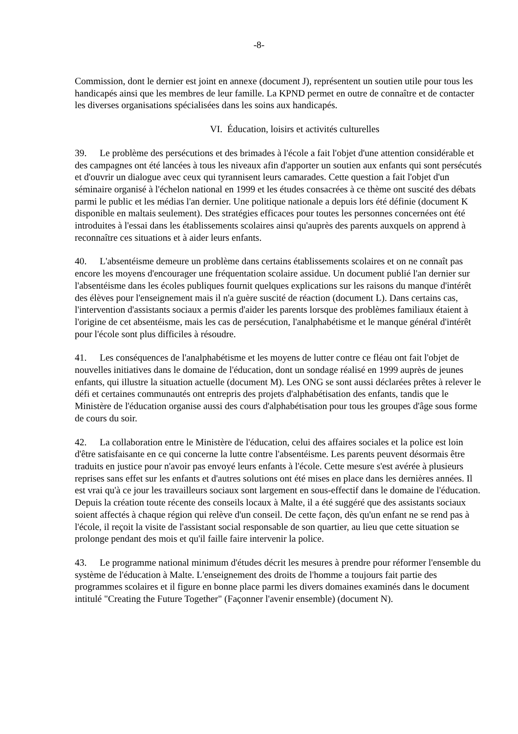-8-
Commission, dont le dernier est joint en annexe (document J), représentent un soutien utile pour tous les handicapés ainsi que les membres de leur famille. La KPND permet en outre de connaître et de contacter les diverses organisations spécialisées dans les soins aux handicapés.
VI. Éducation, loisirs et activités culturelles
39. Le problème des persécutions et des brimades à l'école a fait l'objet d'une attention considérable et des campagnes ont été lancées à tous les niveaux afin d'apporter un soutien aux enfants qui sont persécutés et d'ouvrir un dialogue avec ceux qui tyrannisent leurs camarades. Cette question a fait l'objet d'un séminaire organisé à l'échelon national en 1999 et les études consacrées à ce thème ont suscité des débats parmi le public et les médias l'an dernier. Une politique nationale a depuis lors été définie (document K disponible en maltais seulement). Des stratégies efficaces pour toutes les personnes concernées ont été introduites à l'essai dans les établissements scolaires ainsi qu'auprès des parents auxquels on apprend à reconnaître ces situations et à aider leurs enfants.
40. L'absentéisme demeure un problème dans certains établissements scolaires et on ne connaît pas encore les moyens d'encourager une fréquentation scolaire assidue. Un document publié l'an dernier sur l'absentéisme dans les écoles publiques fournit quelques explications sur les raisons du manque d'intérêt des élèves pour l'enseignement mais il n'a guère suscité de réaction (document L). Dans certains cas, l'intervention d'assistants sociaux a permis d'aider les parents lorsque des problèmes familiaux étaient à l'origine de cet absentéisme, mais les cas de persécution, l'analphabétisme et le manque général d'intérêt pour l'école sont plus difficiles à résoudre.
41. Les conséquences de l'analphabétisme et les moyens de lutter contre ce fléau ont fait l'objet de nouvelles initiatives dans le domaine de l'éducation, dont un sondage réalisé en 1999 auprès de jeunes enfants, qui illustre la situation actuelle (document M). Les ONG se sont aussi déclarées prêtes à relever le défi et certaines communautés ont entrepris des projets d'alphabétisation des enfants, tandis que le Ministère de l'éducation organise aussi des cours d'alphabétisation pour tous les groupes d'âge sous forme de cours du soir.
42. La collaboration entre le Ministère de l'éducation, celui des affaires sociales et la police est loin d'être satisfaisante en ce qui concerne la lutte contre l'absentéisme. Les parents peuvent désormais être traduits en justice pour n'avoir pas envoyé leurs enfants à l'école. Cette mesure s'est avérée à plusieurs reprises sans effet sur les enfants et d'autres solutions ont été mises en place dans les dernières années. Il est vrai qu'à ce jour les travailleurs sociaux sont largement en sous-effectif dans le domaine de l'éducation. Depuis la création toute récente des conseils locaux à Malte, il a été suggéré que des assistants sociaux soient affectés à chaque région qui relève d'un conseil. De cette façon, dès qu'un enfant ne se rend pas à l'école, il reçoit la visite de l'assistant social responsable de son quartier, au lieu que cette situation se prolonge pendant des mois et qu'il faille faire intervenir la police.
43. Le programme national minimum d'études décrit les mesures à prendre pour réformer l'ensemble du système de l'éducation à Malte. L'enseignement des droits de l'homme a toujours fait partie des programmes scolaires et il figure en bonne place parmi les divers domaines examinés dans le document intitulé "Creating the Future Together" (Façonner l'avenir ensemble) (document N).